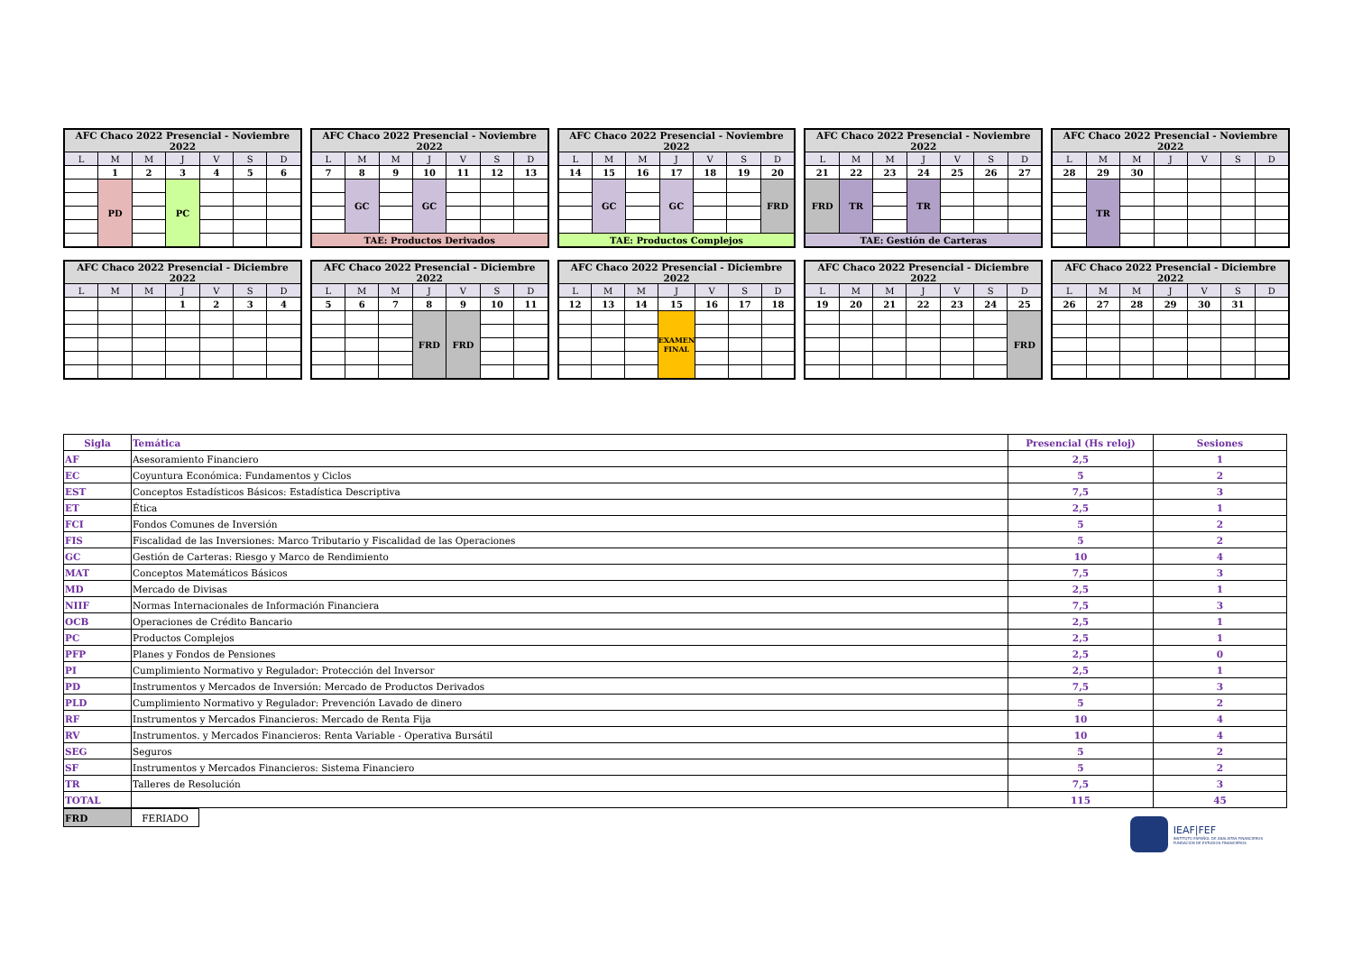| AFC Chaco 2022 Presencial - Noviembre 2022 | | | | | | |
| --- | --- | --- | --- | --- | --- | --- |
| L | M | M | J | V | S | D |
| | 1 | 2 | 3 | 4 | 5 | 6 |
| | PD | | PC | | | |
| AFC Chaco 2022 Presencial - Noviembre 2022 | | | | | | |
| --- | --- | --- | --- | --- | --- | --- |
| L | M | M | J | V | S | D |
| 7 | 8 | 9 | 10 | 11 | 12 | 13 |
| | GC | | GC | | | |
| TAE: Productos Derivados | | | | | | |
| AFC Chaco 2022 Presencial - Noviembre 2022 | | | | | | |
| --- | --- | --- | --- | --- | --- | --- |
| L | M | M | J | V | S | D |
| 14 | 15 | 16 | 17 | 18 | 19 | 20 |
| | GC | | GC | | | FRD |
| TAE: Productos Complejos | | | | | | |
| AFC Chaco 2022 Presencial - Noviembre 2022 | | | | | | |
| --- | --- | --- | --- | --- | --- | --- |
| L | M | M | J | V | S | D |
| 21 | 22 | 23 | 24 | 25 | 26 | 27 |
| FRD | TR | | TR | | | |
| TAE: Gestión de Carteras | | | | | | |
| AFC Chaco 2022 Presencial - Noviembre 2022 | | | | | | |
| --- | --- | --- | --- | --- | --- | --- |
| L | M | M | J | V | S | D |
| 28 | 29 | 30 | | | | |
| | TR | | | | | |
| AFC Chaco 2022 Presencial - Diciembre 2022 | | | | | | |
| --- | --- | --- | --- | --- | --- | --- |
| L | M | M | J | V | S | D |
| | | | 1 | 2 | 3 | 4 |
| AFC Chaco 2022 Presencial - Diciembre 2022 | | | | | | |
| --- | --- | --- | --- | --- | --- | --- |
| L | M | M | J | V | S | D |
| 5 | 6 | 7 | 8 | 9 | 10 | 11 |
| | | | FRD | FRD | | |
| AFC Chaco 2022 Presencial - Diciembre 2022 | | | | | | |
| --- | --- | --- | --- | --- | --- | --- |
| L | M | M | J | V | S | D |
| 12 | 13 | 14 | 15 | 16 | 17 | 18 |
| | | | EXAMEN FINAL | | | |
| AFC Chaco 2022 Presencial - Diciembre 2022 | | | | | | |
| --- | --- | --- | --- | --- | --- | --- |
| L | M | M | J | V | S | D |
| 19 | 20 | 21 | 22 | 23 | 24 | 25 |
| | | | | | | FRD |
| AFC Chaco 2022 Presencial - Diciembre 2022 | | | | | | |
| --- | --- | --- | --- | --- | --- | --- |
| L | M | M | J | V | S | D |
| 26 | 27 | 28 | 29 | 30 | 31 | |
| Sigla | Temática | Presencial (Hs reloj) | Sesiones |
| --- | --- | --- | --- |
| AF | Asesoramiento Financiero | 2,5 | 1 |
| EC | Coyuntura Económica: Fundamentos y Ciclos | 5 | 2 |
| EST | Conceptos Estadísticos Básicos: Estadística Descriptiva | 7,5 | 3 |
| ET | Ética | 2,5 | 1 |
| FCI | Fondos Comunes de Inversión | 5 | 2 |
| FIS | Fiscalidad de las Inversiones: Marco Tributario y Fiscalidad de las Operaciones | 5 | 2 |
| GC | Gestión de Carteras: Riesgo y Marco de Rendimiento | 10 | 4 |
| MAT | Conceptos Matemáticos Básicos | 7,5 | 3 |
| MD | Mercado de Divisas | 2,5 | 1 |
| NIIF | Normas Internacionales de Información Financiera | 7,5 | 3 |
| OCB | Operaciones de Crédito Bancario | 2,5 | 1 |
| PC | Productos Complejos | 2,5 | 1 |
| PFP | Planes y Fondos de Pensiones | 2,5 | 0 |
| PI | Cumplimiento Normativo y Regulador: Protección del Inversor | 2,5 | 1 |
| PD | Instrumentos y Mercados de Inversión: Mercado de Productos Derivados | 7,5 | 3 |
| PLD | Cumplimiento Normativo y Regulador: Prevención Lavado de dinero | 5 | 2 |
| RF | Instrumentos y Mercados Financieros: Mercado de Renta Fija | 10 | 4 |
| RV | Instrumentos. y Mercados Financieros: Renta Variable - Operativa Bursátil | 10 | 4 |
| SEG | Seguros | 5 | 2 |
| SF | Instrumentos y Mercados Financieros: Sistema Financiero | 5 | 2 |
| TR | Talleres de Resolución | 7,5 | 3 |
| TOTAL | | 115 | 45 |
| FRD | FERIADO |
IEAF|FEF
INSTITUTO ESPAÑOL DE ANALISTAS FINANCIEROS
FUNDACIÓN DE ESTUDIOS FINANCIEROS